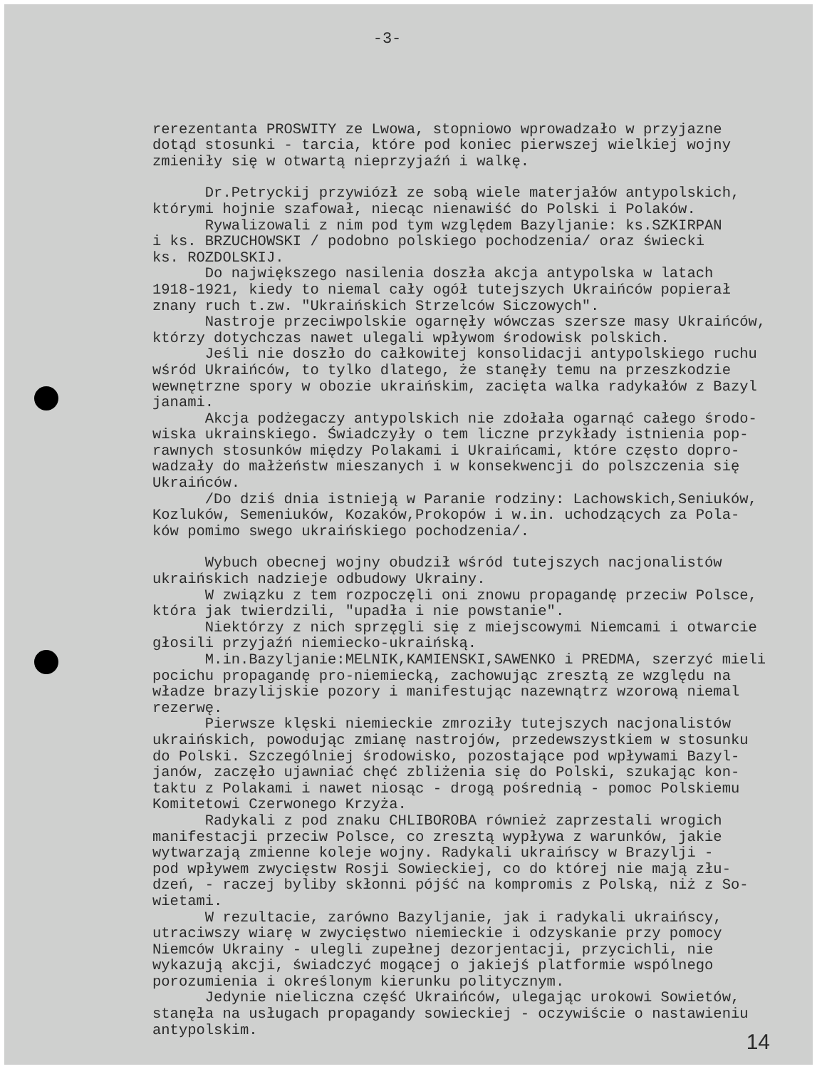-3-
rerezentanta PROSWITY ze Lwowa, stopniowo wprowadzało w przyjazne dotąd stosunki - tarcia, które pod koniec pierwszej wielkiej wojny zmieniły się w otwartą nieprzyjaźń i walkę.
Dr.Petryckij przywiózł ze sobą wiele materjałów antypolskich, którymi hojnie szafował, niecąc nienawiść do Polski i Polaków. Rywalizowali z nim pod tym względem Bazyljanie: ks.SZKIRPAN i ks. BRZUCHOWSKI / podobno polskiego pochodzenia/ oraz świecki ks. ROZDOLSKIJ. Do największego nasilenia doszła akcja antypolska w latach 1918-1921, kiedy to niemal cały ogół tutejszych Ukraińców popierał znany ruch t.zw. "Ukraińskich Strzelców Siczowych". Nastroje przeciwpolskie ogarnęły wówczas szersze masy Ukraińców, którzy dotychczas nawet ulegali wpływom środowisk polskich. Jeśli nie doszło do całkowitej konsolidacji antypolskiego ruchu wśród Ukraińców, to tylko dlatego, że stanęły temu na przeszkodzie wewnętrzne spory w obozie ukraińskim, zacięta walka radykałów z Bazyl janami. Akcja podżegaczy antypolskich nie zdołała ogarnąć całego środo- wiska ukrainskiego. Świadczyły o tem liczne przykłady istnienia pop- rawnych stosunków między Polakami i Ukraińcami, które często dopro- wadzały do małżeństw mieszanych i w konsekwencji do polszczenia się Ukraińców. /Do dziś dnia istnieją w Paranie rodziny: Lachowskich,Seniuków, Kozluków, Semeniuków, Kozaków,Prokopów i w.in. uchodzących za Pola- ków pomimo swego ukraińskiego pochodzenia/.
Wybuch obecnej wojny obudził wśród tutejszych nacjonalistów ukraińskich nadzieje odbudowy Ukrainy. W związku z tem rozpoczęli oni znowu propagandę przeciw Polsce, która jak twierdzili, "upadła i nie powstanie". Niektórzy z nich sprzęgli się z miejscowymi Niemcami i otwarcie głosili przyjaźń niemiecko-ukraińską. M.in.Bazyljanie:MELNIK,KAMIENSKI,SAWENKO i PREDMA, szerzyć mieli pocichu propagandę pro-niemiecką, zachowując zresztą ze względu na władze brazylijskie pozory i manifestując nazewnątrz wzorową niemal rezerwę. Pierwsze klęski niemieckie zmroziły tutejszych nacjonalistów ukraińskich, powodując zmianę nastrojów, przedewszystkiem w stosunku do Polski. Szczególniej środowisko, pozostające pod wpływami Bazyl- janów, zaczęło ujawniać chęć zbliżenia się do Polski, szukając kon- taktu z Polakami i nawet niosąc - drogą pośrednią - pomoc Polskiemu Komitetowi Czerwonego Krzyża. Radykali z pod znaku CHLIBOROBA również zaprzestali wrogich manifestacji przeciw Polsce, co zresztą wypływa z warunków, jakie wytwarzają zmienne koleje wojny. Radykali ukraińscy w Brazylji - pod wpływem zwycięstw Rosji Sowieckiej, co do której nie mają złu- dzeń, - raczej byliby skłonni pójść na kompromis z Polską, niż z So- wietami. W rezultacie, zarówno Bazyljanie, jak i radykali ukraińscy, utraciwszy wiarę w zwycięstwo niemieckie i odzyskanie przy pomocy Niemców Ukrainy - ulegli zupełnej dezorjentacji, przycichli, nie wykazują akcji, świadczyć mogącej o jakiejś platformie wspólnego porozumienia i określonym kierunku politycznym. Jedynie nieliczna część Ukraińców, ulegając urokowi Sowietów, stanęła na usługach propagandy sowieckiej - oczywiście o nastawieniu antypolskim.
14